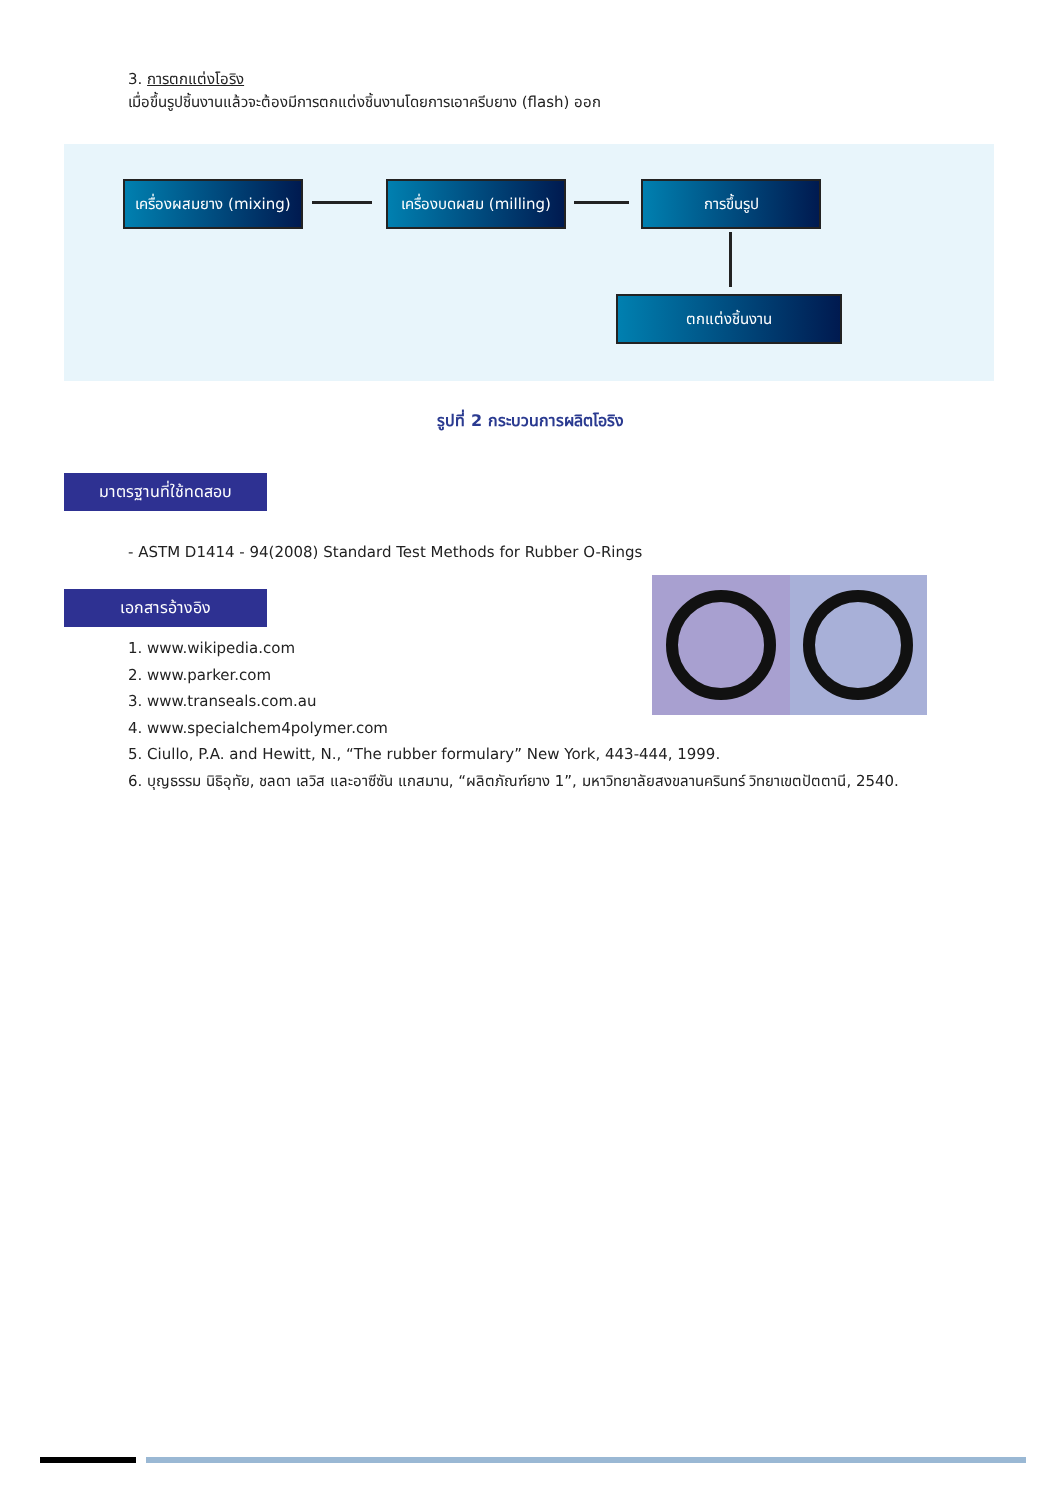3. การตกแต่งโอริง
เมื่อขึ้นรูปชิ้นงานแล้วจะต้องมีการตกแต่งชิ้นงานโดยการเอาครีบยาง (flash) ออก
เครื่องผสมยาง (mixing)
เครื่องบดผสม (milling)
การขึ้นรูป
ตกแต่งชิ้นงาน
รูปที่ 2 กระบวนการผลิตโอริง
มาตรฐานที่ใช้ทดสอบ
- ASTM D1414 - 94(2008) Standard Test Methods for Rubber O-Rings
เอกสารอ้างอิง
1. www.wikipedia.com
2. www.parker.com
3. www.transeals.com.au
4. www.specialchem4polymer.com
5. Ciullo, P.A. and Hewitt, N., “The rubber formulary” New York, 443-444, 1999.
6. บุญธรรม นิธิอุทัย, ชลดา เลวิส และอาซีซัน แกสมาน, “ผลิตภัณฑ์ยาง 1”, มหาวิทยาลัยสงขลานครินทร์ วิทยาเขตปัตตานี, 2540.